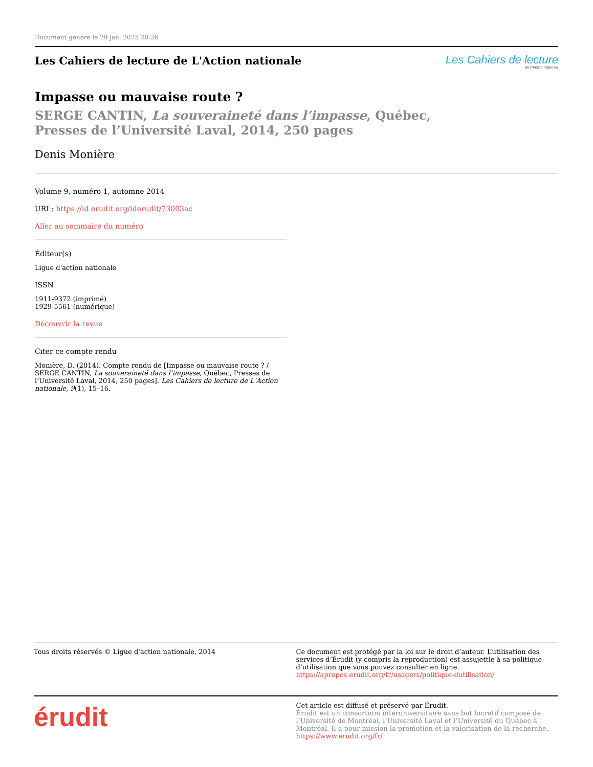Document généré le 29 jan. 2025 20:26
Les Cahiers de lecture de L'Action nationale
Les Cahiers de lecture
de L'Action nationale
Impasse ou mauvaise route ?
SERGE CANTIN, La souveraineté dans l’impasse, Québec, Presses de l’Université Laval, 2014, 250 pages
Denis Monière
Volume 9, numéro 1, automne 2014
URI : https://id.erudit.org/iderudit/73003ac
Aller au sommaire du numéro
Éditeur(s)
Ligue d'action nationale
ISSN
1911-9372 (imprimé)
1929-5561 (numérique)
Découvrir la revue
Citer ce compte rendu
Monière, D. (2014). Compte rendu de [Impasse ou mauvaise route ? / SERGE CANTIN, La souveraineté dans l’impasse, Québec, Presses de l’Université Laval, 2014, 250 pages]. Les Cahiers de lecture de L'Action nationale, 9(1), 15–16.
Tous droits réservés © Ligue d'action nationale, 2014
Ce document est protégé par la loi sur le droit d’auteur. L’utilisation des services d’Érudit (y compris la reproduction) est assujettie à sa politique d’utilisation que vous pouvez consulter en ligne.
https://apropos.erudit.org/fr/usagers/politique-dutilisation/
érudit
Cet article est diffusé et préservé par Érudit.
Érudit est un consortium interuniversitaire sans but lucratif composé de l’Université de Montréal, l’Université Laval et l’Université du Québec à Montréal. Il a pour mission la promotion et la valorisation de la recherche.
https://www.erudit.org/fr/